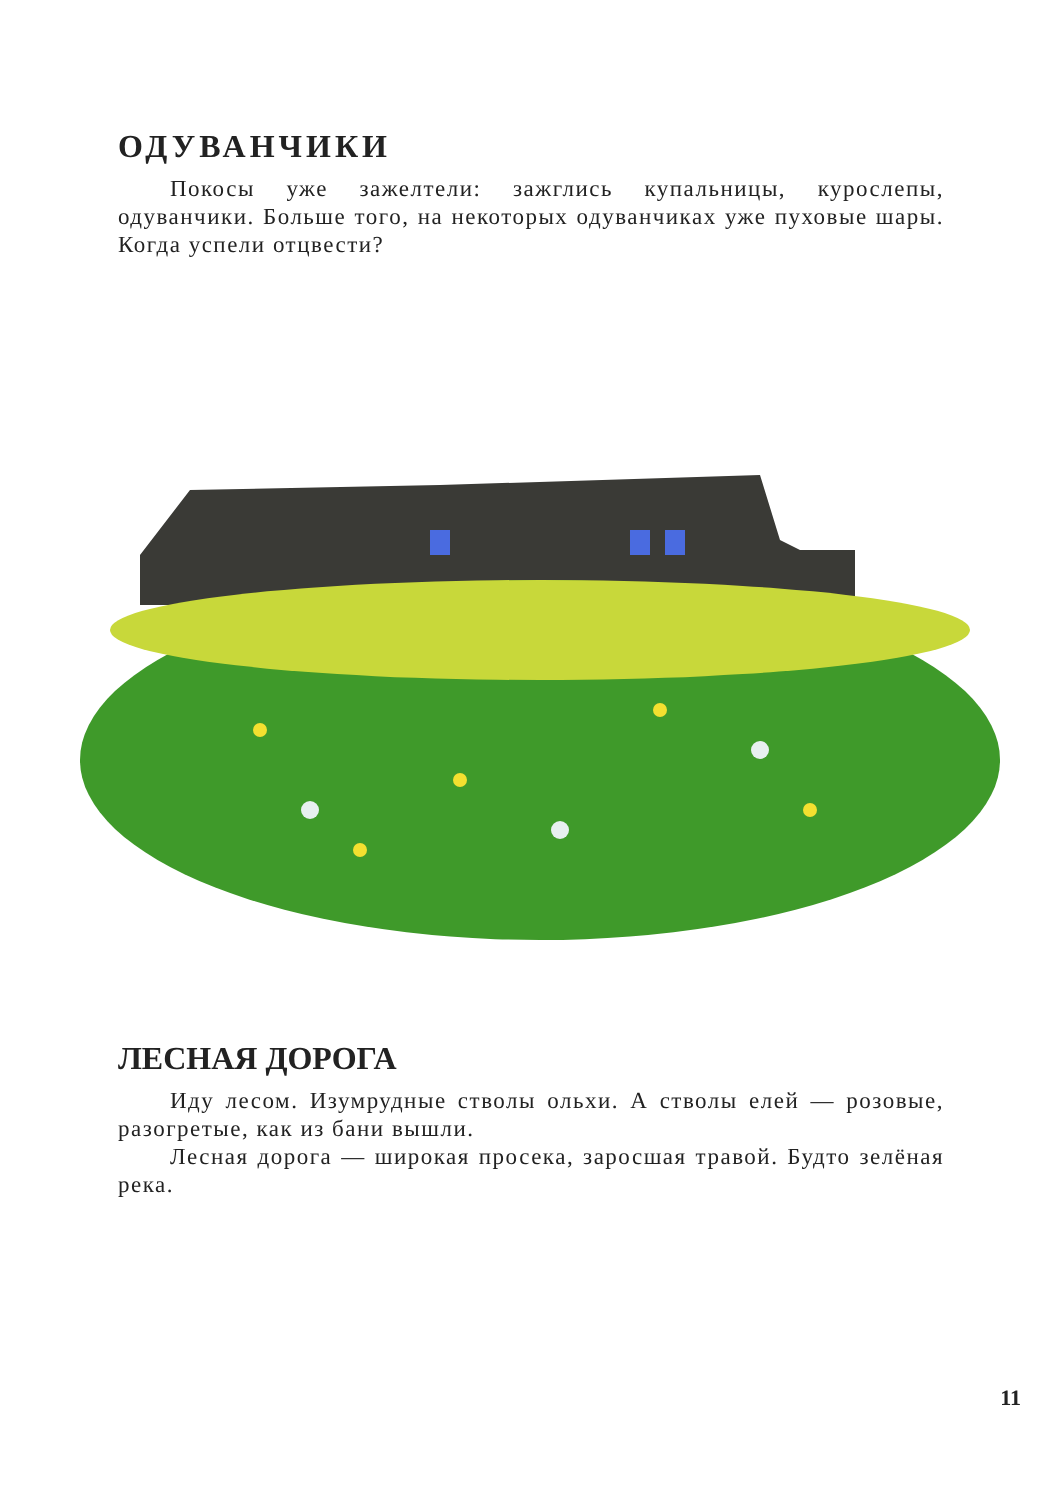ОДУВАНЧИКИ
Покосы уже зажелтели: зажглись купальницы, курослепы, одуванчики. Больше того, на некоторых одуванчиках уже пуховые шары. Когда успели отцвести?
ЛЕСНАЯ ДОРОГА
Иду лесом. Изумрудные стволы ольхи. А стволы елей — розовые, разогретые, как из бани вышли.
Лесная дорога — широкая просека, заросшая травой. Будто зелёная река.
11